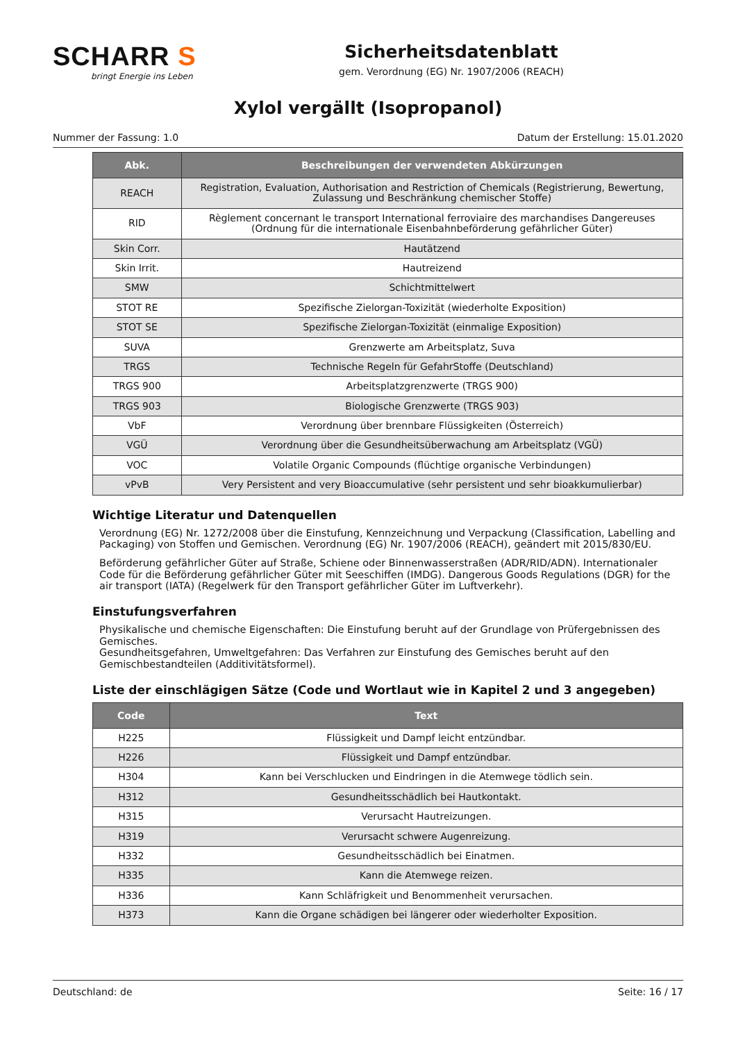SCHARR S
bringt Energie ins Leben
Sicherheitsdatenblatt
gem. Verordnung (EG) Nr. 1907/2006 (REACH)
Xylol vergällt (Isopropanol)
Nummer der Fassung: 1.0 Datum der Erstellung: 15.01.2020
| Abk. | Beschreibungen der verwendeten Abkürzungen |
| --- | --- |
| REACH | Registration, Evaluation, Authorisation and Restriction of Chemicals (Registrierung, Bewertung, Zulassung und Beschränkung chemischer Stoffe) |
| RID | Règlement concernant le transport International ferroviaire des marchandises Dangereuses (Ordnung für die internationale Eisenbahnbeförderung gefährlicher Güter) |
| Skin Corr. | Hautätzend |
| Skin Irrit. | Hautreizend |
| SMW | Schichtmittelwert |
| STOT RE | Spezifische Zielorgan-Toxizität (wiederholte Exposition) |
| STOT SE | Spezifische Zielorgan-Toxizität (einmalige Exposition) |
| SUVA | Grenzwerte am Arbeitsplatz, Suva |
| TRGS | Technische Regeln für GefahrStoffe (Deutschland) |
| TRGS 900 | Arbeitsplatzgrenzwerte (TRGS 900) |
| TRGS 903 | Biologische Grenzwerte (TRGS 903) |
| VbF | Verordnung über brennbare Flüssigkeiten (Österreich) |
| VGÜ | Verordnung über die Gesundheitsüberwachung am Arbeitsplatz (VGÜ) |
| VOC | Volatile Organic Compounds (flüchtige organische Verbindungen) |
| vPvB | Very Persistent and very Bioaccumulative (sehr persistent und sehr bioakkumulierbar) |
Wichtige Literatur und Datenquellen
Verordnung (EG) Nr. 1272/2008 über die Einstufung, Kennzeichnung und Verpackung (Classification, Labelling and Packaging) von Stoffen und Gemischen. Verordnung (EG) Nr. 1907/2006 (REACH), geändert mit 2015/830/EU.
Beförderung gefährlicher Güter auf Straße, Schiene oder Binnenwasserstraßen (ADR/RID/ADN). Internationaler Code für die Beförderung gefährlicher Güter mit Seeschiffen (IMDG). Dangerous Goods Regulations (DGR) for the air transport (IATA) (Regelwerk für den Transport gefährlicher Güter im Luftverkehr).
Einstufungsverfahren
Physikalische und chemische Eigenschaften: Die Einstufung beruht auf der Grundlage von Prüfergebnissen des Gemisches.
Gesundheitsgefahren, Umweltgefahren: Das Verfahren zur Einstufung des Gemisches beruht auf den Gemischbestandteilen (Additivitätsformel).
Liste der einschlägigen Sätze (Code und Wortlaut wie in Kapitel 2 und 3 angegeben)
| Code | Text |
| --- | --- |
| H225 | Flüssigkeit und Dampf leicht entzündbar. |
| H226 | Flüssigkeit und Dampf entzündbar. |
| H304 | Kann bei Verschlucken und Eindringen in die Atemwege tödlich sein. |
| H312 | Gesundheitsschädlich bei Hautkontakt. |
| H315 | Verursacht Hautreizungen. |
| H319 | Verursacht schwere Augenreizung. |
| H332 | Gesundheitsschädlich bei Einatmen. |
| H335 | Kann die Atemwege reizen. |
| H336 | Kann Schläfrigkeit und Benommenheit verursachen. |
| H373 | Kann die Organe schädigen bei längerer oder wiederholter Exposition. |
Deutschland: de Seite: 16 / 17